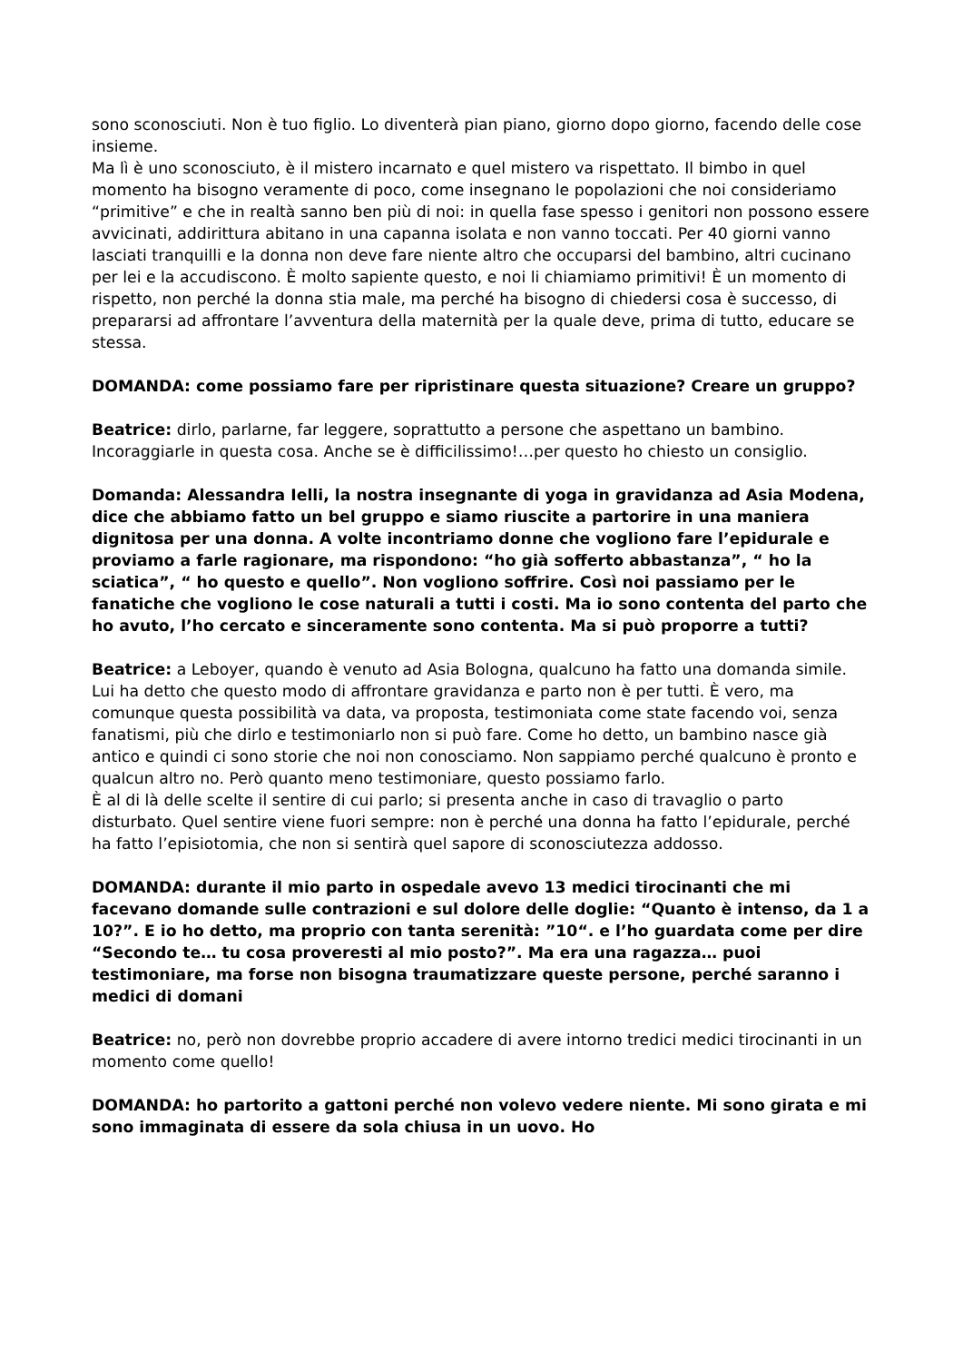sono sconosciuti. Non è tuo figlio. Lo diventerà pian piano, giorno dopo giorno, facendo delle cose insieme.
Ma lì è uno sconosciuto, è il mistero incarnato e quel mistero va rispettato. Il bimbo in quel momento ha bisogno veramente di poco, come insegnano le popolazioni che noi consideriamo “primitive” e che in realtà sanno ben più di noi: in quella fase spesso i genitori non possono essere avvicinati, addirittura abitano in una capanna isolata e non vanno toccati. Per 40 giorni vanno lasciati tranquilli e la donna non deve fare niente altro che occuparsi del bambino, altri cucinano per lei e la accudiscono. È molto sapiente questo, e noi li chiamiamo primitivi! È un momento di rispetto, non perché la donna stia male, ma perché ha bisogno di chiedersi cosa è successo, di prepararsi ad affrontare l’avventura della maternità per la quale deve, prima di tutto, educare se stessa.
DOMANDA: come possiamo fare per ripristinare questa situazione? Creare un gruppo?
Beatrice: dirlo, parlarne, far leggere, soprattutto a persone che aspettano un bambino. Incoraggiarle in questa cosa. Anche se è difficilissimo!…per questo ho chiesto un consiglio.
Domanda: Alessandra Ielli, la nostra insegnante di yoga in gravidanza ad Asia Modena, dice che abbiamo fatto un bel gruppo e siamo riuscite a partorire in una maniera dignitosa per una donna. A volte incontriamo donne che vogliono fare l’epidurale e proviamo a farle ragionare, ma rispondono: “ho già sofferto abbastanza”, “ ho la sciatica”, “ ho questo e quello”. Non vogliono soffrire. Così noi passiamo per le fanatiche che vogliono le cose naturali a tutti i costi. Ma io sono contenta del parto che ho avuto, l’ho cercato e sinceramente sono contenta. Ma si può proporre a tutti?
Beatrice: a Leboyer, quando è venuto ad Asia Bologna, qualcuno ha fatto una domanda simile. Lui ha detto che questo modo di affrontare gravidanza e parto non è per tutti. È vero, ma comunque questa possibilità va data, va proposta, testimoniata come state facendo voi, senza fanatismi, più che dirlo e testimoniarlo non si può fare. Come ho detto, un bambino nasce già antico e quindi ci sono storie che noi non conosciamo. Non sappiamo perché qualcuno è pronto e qualcun altro no. Però quanto meno testimoniare, questo possiamo farlo.
È al di là delle scelte il sentire di cui parlo; si presenta anche in caso di travaglio o parto disturbato. Quel sentire viene fuori sempre: non è perché una donna ha fatto l’epidurale, perché ha fatto l’episiotomia, che non si sentirà quel sapore di sconosciutezza addosso.
DOMANDA: durante il mio parto in ospedale avevo 13 medici tirocinanti che mi facevano domande sulle contrazioni e sul dolore delle doglie: “Quanto è intenso, da 1 a 10?”. E io ho detto, ma proprio con tanta serenità: ”10“. e l’ho guardata come per dire “Secondo te… tu cosa proveresti al mio posto?”. Ma era una ragazza… puoi testimoniare, ma forse non bisogna traumatizzare queste persone, perché saranno i medici di domani
Beatrice: no, però non dovrebbe proprio accadere di avere intorno tredici medici tirocinanti in un momento come quello!
DOMANDA: ho partorito a gattoni perché non volevo vedere niente. Mi sono girata e mi sono immaginata di essere da sola chiusa in un uovo. Ho